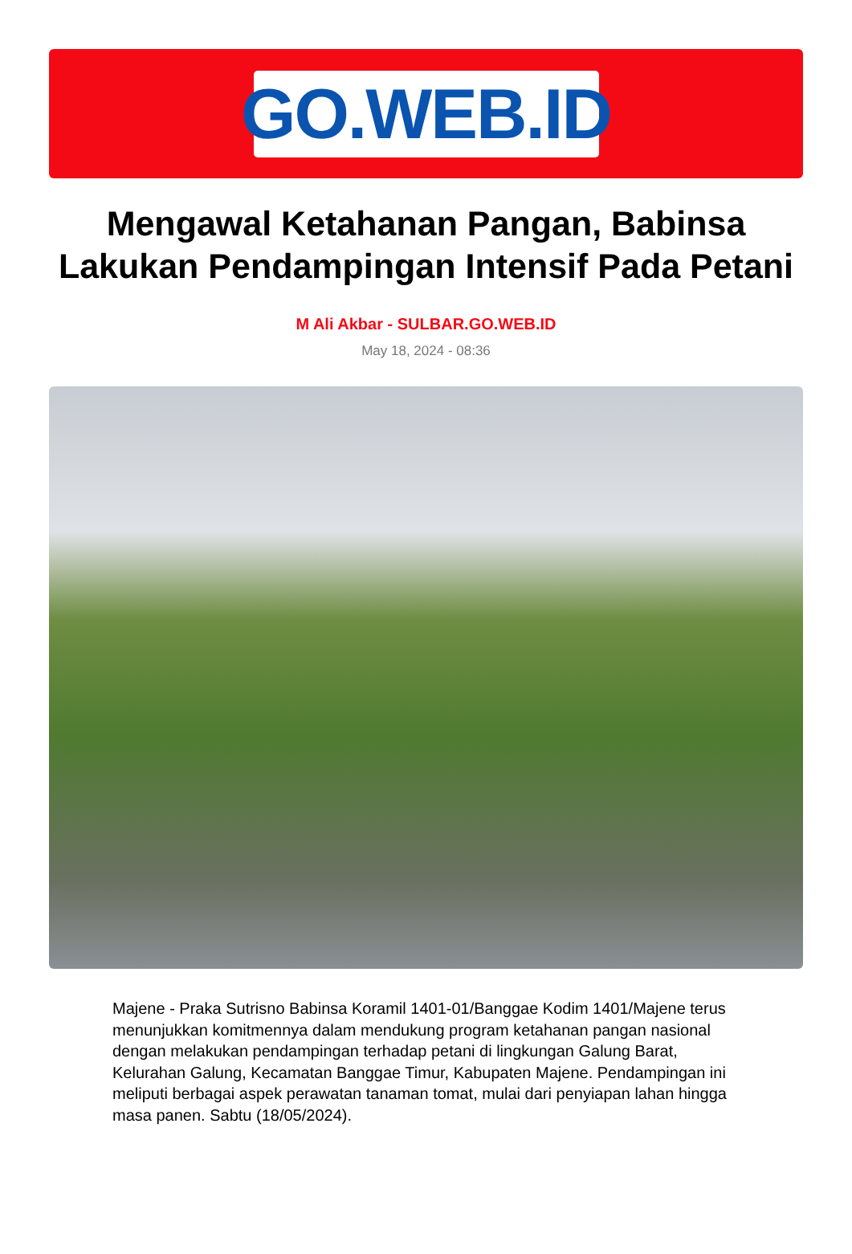GO.WEB.ID
Mengawal Ketahanan Pangan, Babinsa Lakukan Pendampingan Intensif Pada Petani
M Ali Akbar - SULBAR.GO.WEB.ID
May 18, 2024 - 08:36
Majene - Praka Sutrisno Babinsa Koramil 1401-01/Banggae Kodim 1401/Majene terus menunjukkan komitmennya dalam mendukung program ketahanan pangan nasional dengan melakukan pendampingan terhadap petani di lingkungan Galung Barat, Kelurahan Galung, Kecamatan Banggae Timur, Kabupaten Majene. Pendampingan ini meliputi berbagai aspek perawatan tanaman tomat, mulai dari penyiapan lahan hingga masa panen. Sabtu (18/05/2024).